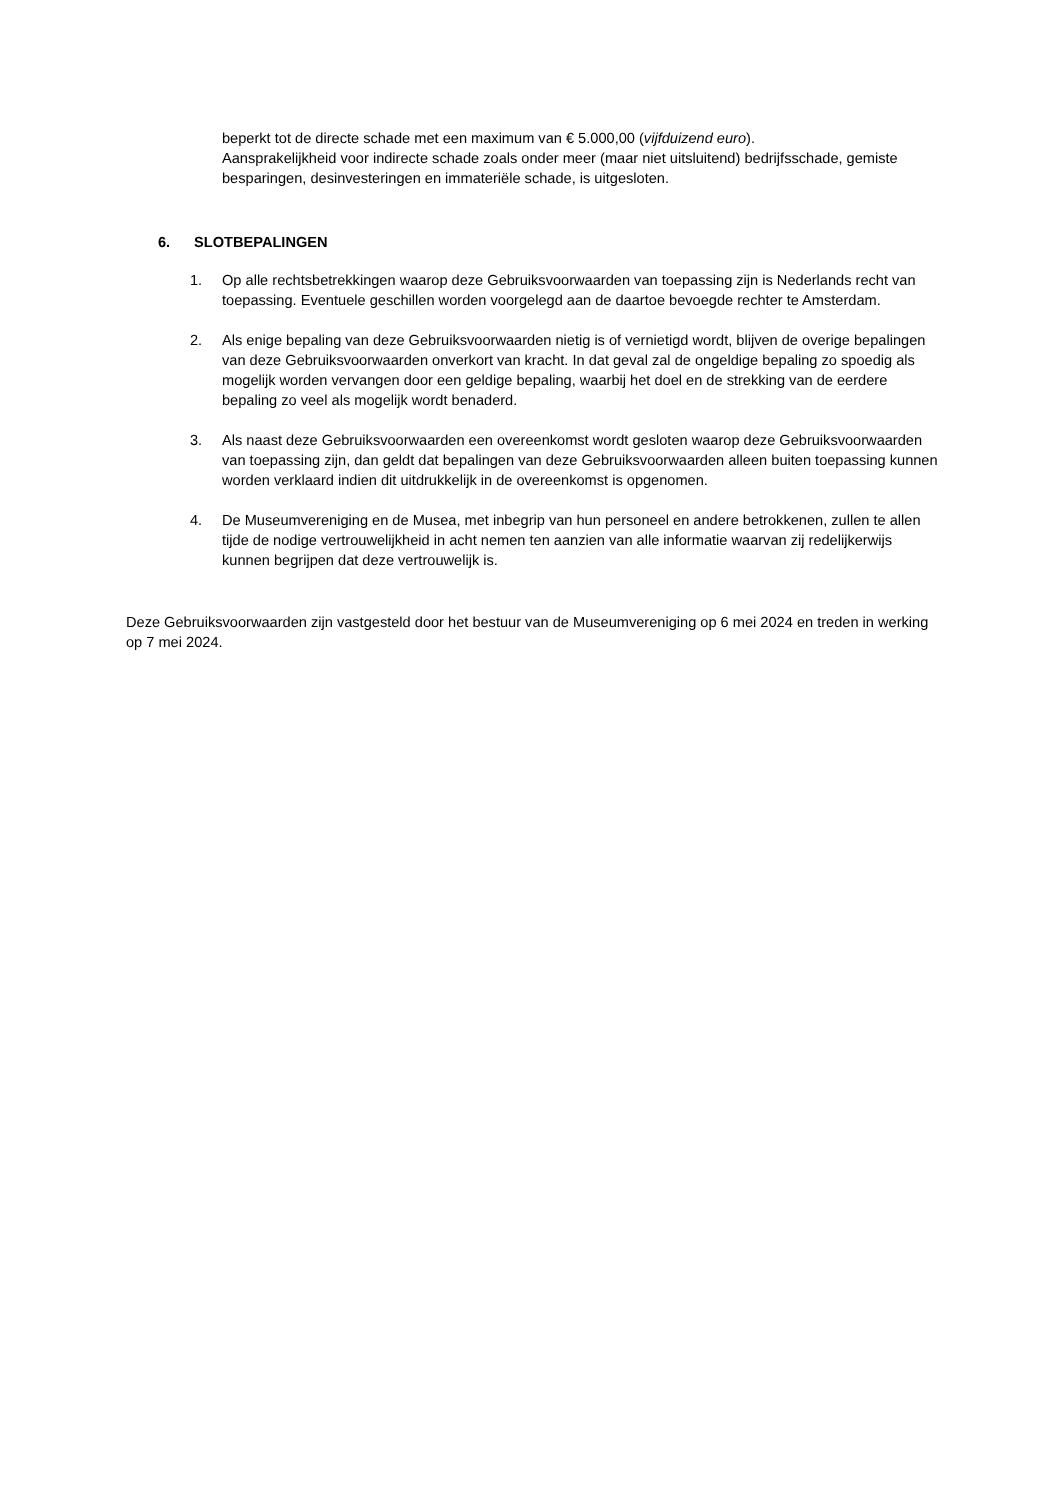beperkt tot de directe schade met een maximum van € 5.000,00 (vijfduizend euro).
Aansprakelijkheid voor indirecte schade zoals onder meer (maar niet uitsluitend) bedrijfsschade, gemiste besparingen, desinvesteringen en immateriële schade, is uitgesloten.
6. SLOTBEPALINGEN
1. Op alle rechtsbetrekkingen waarop deze Gebruiksvoorwaarden van toepassing zijn is Nederlands recht van toepassing. Eventuele geschillen worden voorgelegd aan de daartoe bevoegde rechter te Amsterdam.
2. Als enige bepaling van deze Gebruiksvoorwaarden nietig is of vernietigd wordt, blijven de overige bepalingen van deze Gebruiksvoorwaarden onverkort van kracht. In dat geval zal de ongeldige bepaling zo spoedig als mogelijk worden vervangen door een geldige bepaling, waarbij het doel en de strekking van de eerdere bepaling zo veel als mogelijk wordt benaderd.
3. Als naast deze Gebruiksvoorwaarden een overeenkomst wordt gesloten waarop deze Gebruiksvoorwaarden van toepassing zijn, dan geldt dat bepalingen van deze Gebruiksvoorwaarden alleen buiten toepassing kunnen worden verklaard indien dit uitdrukkelijk in de overeenkomst is opgenomen.
4. De Museumvereniging en de Musea, met inbegrip van hun personeel en andere betrokkenen, zullen te allen tijde de nodige vertrouwelijkheid in acht nemen ten aanzien van alle informatie waarvan zij redelijkerwijs kunnen begrijpen dat deze vertrouwelijk is.
Deze Gebruiksvoorwaarden zijn vastgesteld door het bestuur van de Museumvereniging op 6 mei 2024 en treden in werking op 7 mei 2024.